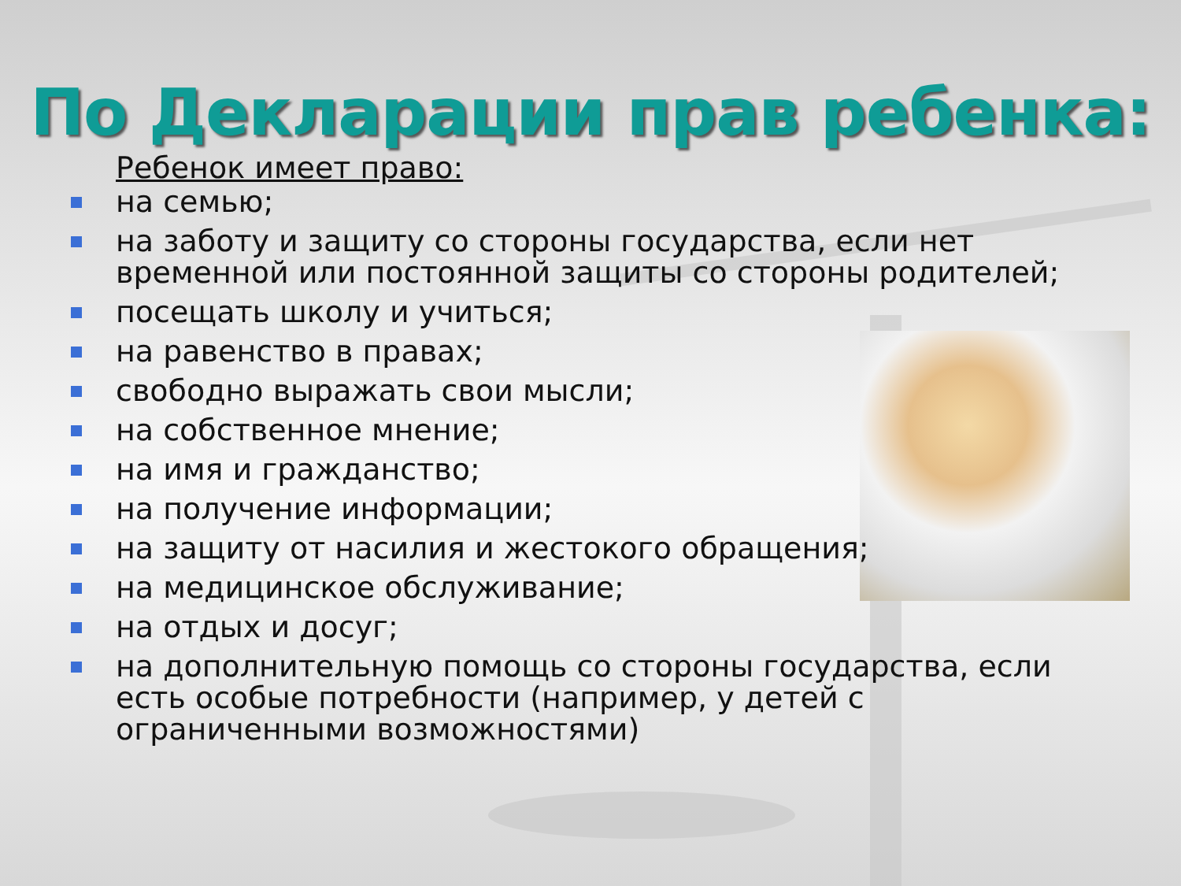По Декларации прав ребенка:
Ребенок имеет право:
на семью;
на заботу и защиту со стороны государства, если нет временной или постоянной защиты со стороны родителей;
посещать школу и учиться;
на равенство в правах;
свободно выражать свои мысли;
на собственное мнение;
на имя и гражданство;
на получение информации;
на защиту от насилия и жестокого обращения;
на медицинское обслуживание;
на отдых и досуг;
на дополнительную помощь со стороны государства, если есть особые потребности (например, у детей с ограниченными возможностями)